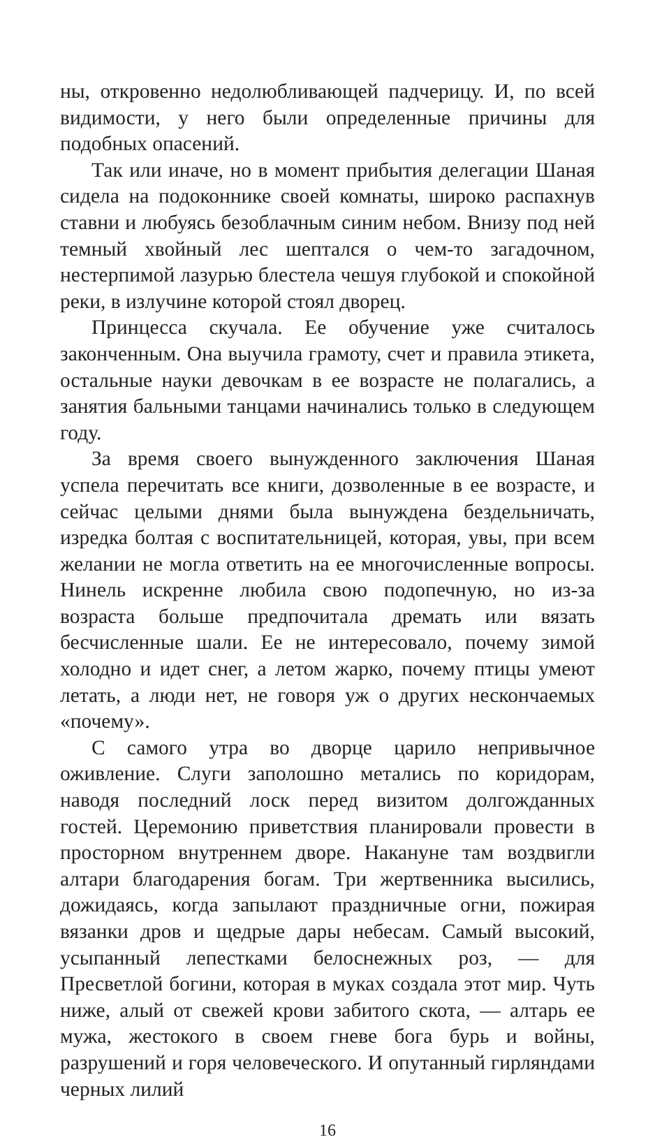ны, откровенно недолюбливающей падчерицу. И, по всей видимости, у него были определенные причины для подобных опасений.
Так или иначе, но в момент прибытия делегации Шаная сидела на подоконнике своей комнаты, широко распахнув ставни и любуясь безоблачным синим небом. Внизу под ней темный хвойный лес шептался о чем-то загадочном, нестерпимой лазурью блестела чешуя глубокой и спокойной реки, в излучине которой стоял дворец.
Принцесса скучала. Ее обучение уже считалось законченным. Она выучила грамоту, счет и правила этикета, остальные науки девочкам в ее возрасте не полагались, а занятия бальными танцами начинались только в следующем году.
За время своего вынужденного заключения Шаная успела перечитать все книги, дозволенные в ее возрасте, и сейчас целыми днями была вынуждена бездельничать, изредка болтая с воспитательницей, которая, увы, при всем желании не могла ответить на ее многочисленные вопросы. Нинель искренне любила свою подопечную, но из-за возраста больше предпочитала дремать или вязать бесчисленные шали. Ее не интересовало, почему зимой холодно и идет снег, а летом жарко, почему птицы умеют летать, а люди нет, не говоря уж о других нескончаемых «почему».
С самого утра во дворце царило непривычное оживление. Слуги заполошно метались по коридорам, наводя последний лоск перед визитом долгожданных гостей. Церемонию приветствия планировали провести в просторном внутреннем дворе. Накануне там воздвигли алтари благодарения богам. Три жертвенника высились, дожидаясь, когда запылают праздничные огни, пожирая вязанки дров и щедрые дары небесам. Самый высокий, усыпанный лепестками белоснежных роз, — для Пресветлой богини, которая в муках создала этот мир. Чуть ниже, алый от свежей крови забитого скота, — алтарь ее мужа, жестокого в своем гневе бога бурь и войны, разрушений и горя человеческого. И опутанный гирляндами черных лилий
16